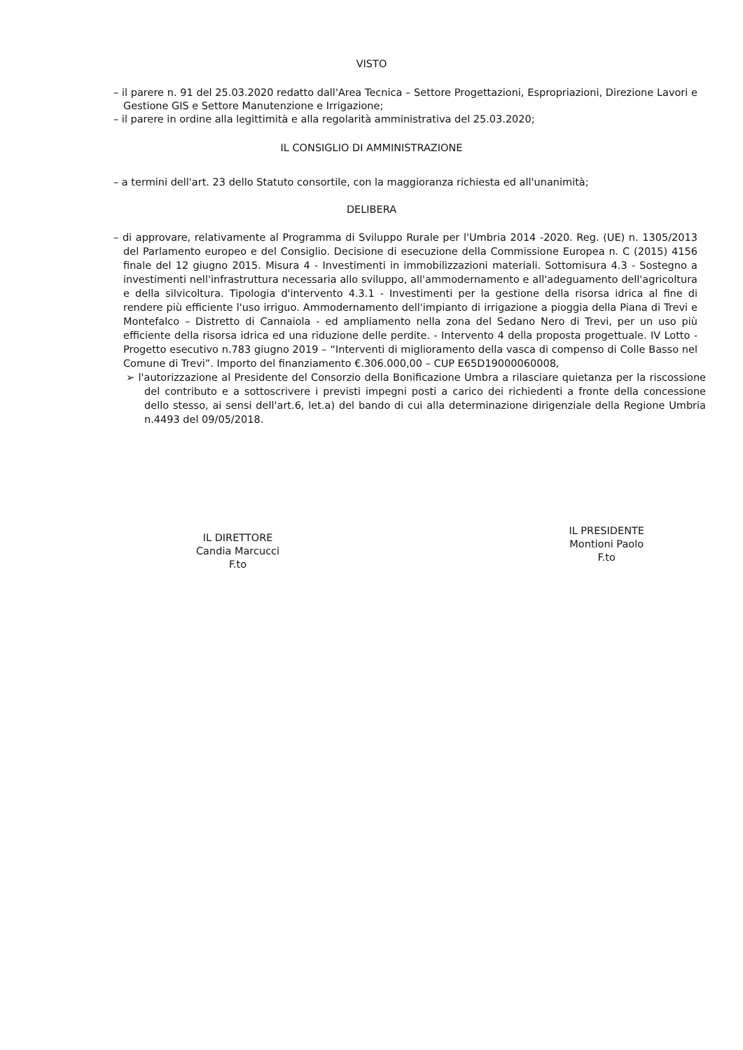VISTO
– il parere n. 91 del 25.03.2020 redatto dall'Area Tecnica – Settore Progettazioni, Espropriazioni, Direzione Lavori e Gestione GIS e Settore Manutenzione e Irrigazione;
– il parere in ordine alla legittimità e alla regolarità amministrativa del 25.03.2020;
IL CONSIGLIO DI AMMINISTRAZIONE
– a termini dell'art. 23 dello Statuto consortile, con la maggioranza richiesta ed all'unanimità;
DELIBERA
– di approvare, relativamente al Programma di Sviluppo Rurale per l'Umbria 2014 -2020. Reg. (UE) n. 1305/2013 del Parlamento europeo e del Consiglio. Decisione di esecuzione della Commissione Europea n. C (2015) 4156 finale del 12 giugno 2015. Misura 4 - Investimenti in immobilizzazioni materiali. Sottomisura 4.3 - Sostegno a investimenti nell'infrastruttura necessaria allo sviluppo, all'ammodernamento e all'adeguamento dell'agricoltura e della silvicoltura. Tipologia d'intervento 4.3.1 - Investimenti per la gestione della risorsa idrica al fine di rendere più efficiente l'uso irriguo. Ammodernamento dell'impianto di irrigazione a pioggia della Piana di Trevi e Montefalco – Distretto di Cannaiola - ed ampliamento nella zona del Sedano Nero di Trevi, per un uso più efficiente della risorsa idrica ed una riduzione delle perdite. - Intervento 4 della proposta progettuale. IV Lotto - Progetto esecutivo n.783 giugno 2019 – “Interventi di miglioramento della vasca di compenso di Colle Basso nel Comune di Trevi”. Importo del finanziamento €.306.000,00 – CUP E65D19000060008,
➢ l'autorizzazione al Presidente del Consorzio della Bonificazione Umbra a rilasciare quietanza per la riscossione del contributo e a sottoscrivere i previsti impegni posti a carico dei richiedenti a fronte della concessione dello stesso, ai sensi dell'art.6, let.a) del bando di cui alla determinazione dirigenziale della Regione Umbria n.4493 del 09/05/2018.
IL DIRETTORE
Candia Marcucci
F.to
IL PRESIDENTE
Montioni Paolo
F.to